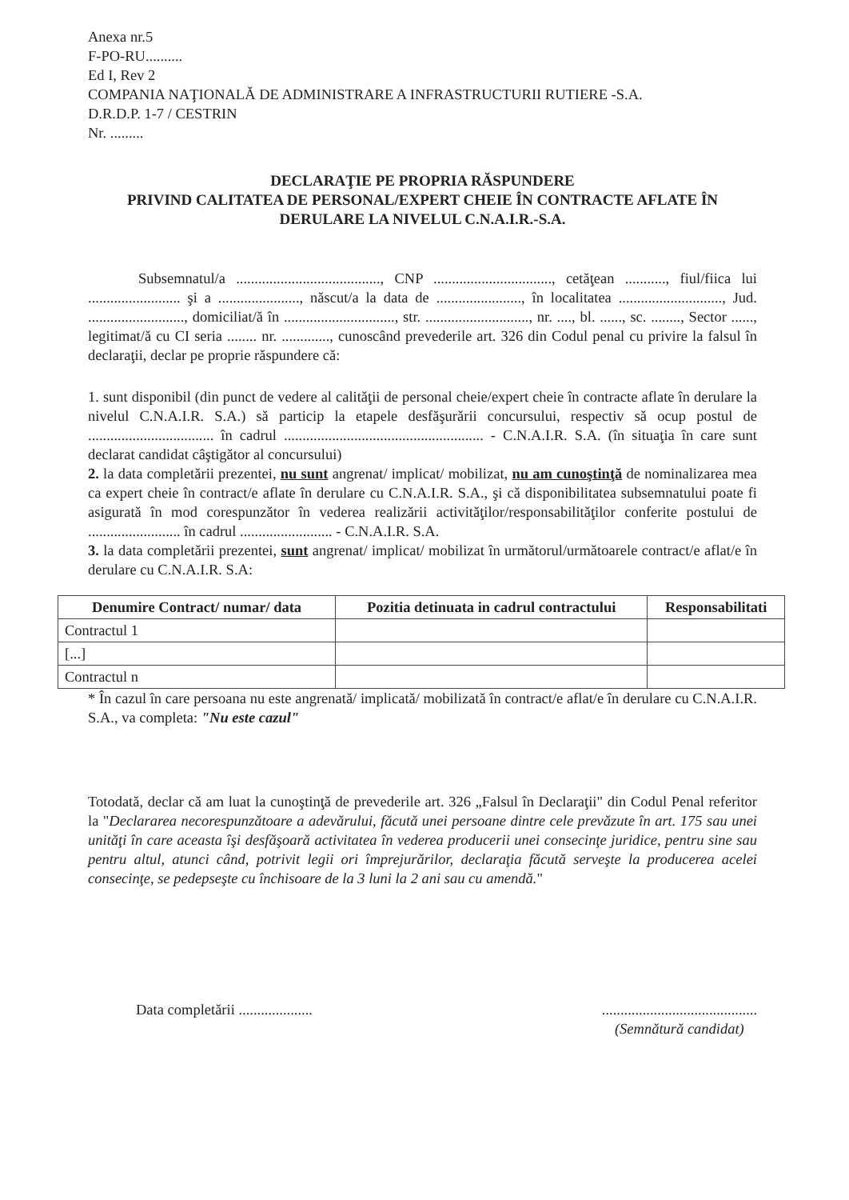Anexa nr.5
F-PO-RU..........
Ed I, Rev 2
COMPANIA NAŢIONALĂ DE ADMINISTRARE A INFRASTRUCTURII RUTIERE -S.A.
D.R.D.P. 1-7 / CESTRIN
Nr. .........
DECLARAŢIE PE PROPRIA RĂSPUNDERE
PRIVIND CALITATEA DE PERSONAL/EXPERT CHEIE ÎN CONTRACTE AFLATE ÎN DERULARE LA NIVELUL C.N.A.I.R.-S.A.
Subsemnatul/a ......................................., CNP ................................, cetăţean ..........., fiul/fiica lui ......................... şi a ......................, născut/a la data de ......................., în localitatea ............................, Jud. .........................., domiciliat/ă în .............................., str. ............................, nr. ...., bl. ......, sc. ........, Sector ......, legitimat/ă cu CI seria ........ nr. ............., cunoscând prevederile art. 326 din Codul penal cu privire la falsul în declaraţii, declar pe proprie răspundere că:
1. sunt disponibil (din punct de vedere al calităţii de personal cheie/expert cheie în contracte aflate în derulare la nivelul C.N.A.I.R. S.A.) să particip la etapele desfăşurării concursului, respectiv să ocup postul de .................................. în cadrul ...................................................... - C.N.A.I.R. S.A. (în situaţia în care sunt declarat candidat câştigător al concursului)
2. la data completării prezentei, nu sunt angrenat/ implicat/ mobilizat, nu am cunoştinţă de nominalizarea mea ca expert cheie în contract/e aflate în derulare cu C.N.A.I.R. S.A., şi că disponibilitatea subsemnatului poate fi asigurată în mod corespunzător în vederea realizării activităţilor/responsabilităţilor conferite postului de ......................... în cadrul ......................... - C.N.A.I.R. S.A.
3. la data completării prezentei, sunt angrenat/ implicat/ mobilizat în următorul/următoarele contract/e aflat/e în derulare cu C.N.A.I.R. S.A:
| Denumire Contract/ numar/ data | Pozitia detinuata in cadrul contractului | Responsabilitati |
| --- | --- | --- |
| Contractul 1 | | |
| [...] | | |
| Contractul n | | |
* În cazul în care persoana nu este angrenată/ implicată/ mobilizată în contract/e aflat/e în derulare cu C.N.A.I.R. S.A., va completa: "Nu este cazul"
Totodată, declar că am luat la cunoştinţă de prevederile art. 326 „Falsul în Declaraţii" din Codul Penal referitor la "Declararea necorespunzătoare a adevărului, făcută unei persoane dintre cele prevăzute în art. 175 sau unei unităţi în care aceasta îşi desfăşoară activitatea în vederea producerii unei consecinţe juridice, pentru sine sau pentru altul, atunci când, potrivit legii ori împrejurărilor, declaraţia făcută serveşte la producerea acelei consecinţe, se pedepseşte cu închisoare de la 3 luni la 2 ani sau cu amendă."
Data completării ....................
..........................................
(Semnătură candidat)